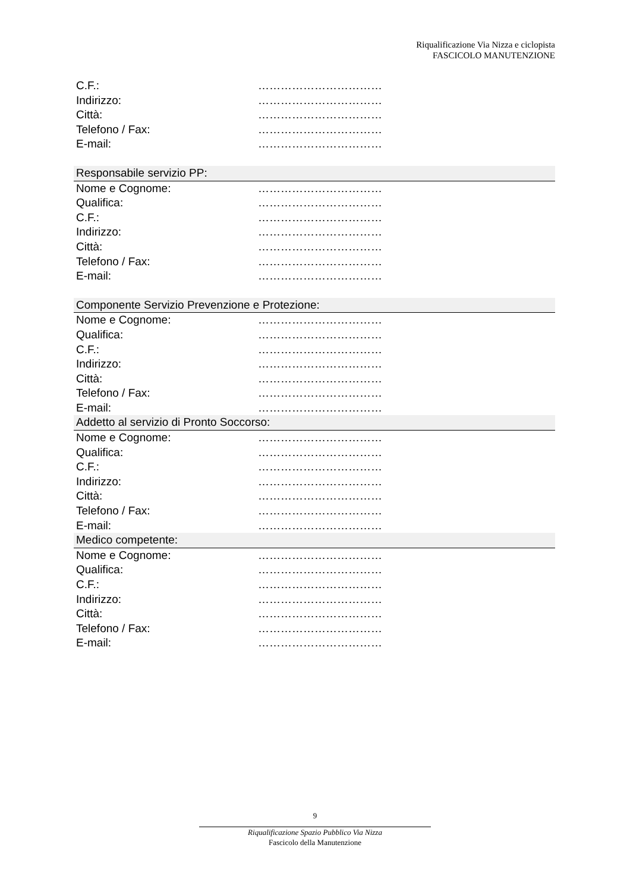Riqualificazione Via Nizza e ciclopista
FASCICOLO MANUTENZIONE
C.F.: ……………………………
Indirizzo: ……………………………
Città: ……………………………
Telefono / Fax: ……………………………
E-mail: ……………………………
Responsabile servizio PP:
Nome e Cognome: ……………………………
Qualifica: ……………………………
C.F.: ……………………………
Indirizzo: ……………………………
Città: ……………………………
Telefono / Fax: ……………………………
E-mail: ……………………………
Componente Servizio Prevenzione e Protezione:
Nome e Cognome: ……………………………
Qualifica: ……………………………
C.F.: ……………………………
Indirizzo: ……………………………
Città: ……………………………
Telefono / Fax: ……………………………
E-mail: ……………………………
Addetto al servizio di Pronto Soccorso:
Nome e Cognome: ……………………………
Qualifica: ……………………………
C.F.: ……………………………
Indirizzo: ……………………………
Città: ……………………………
Telefono / Fax: ……………………………
E-mail: ……………………………
Medico competente:
Nome e Cognome: ……………………………
Qualifica: ……………………………
C.F.: ……………………………
Indirizzo: ……………………………
Città: ……………………………
Telefono / Fax: ……………………………
E-mail: ……………………………
9
Riqualificazione Spazio Pubblico Via Nizza
Fascicolo della Manutenzione